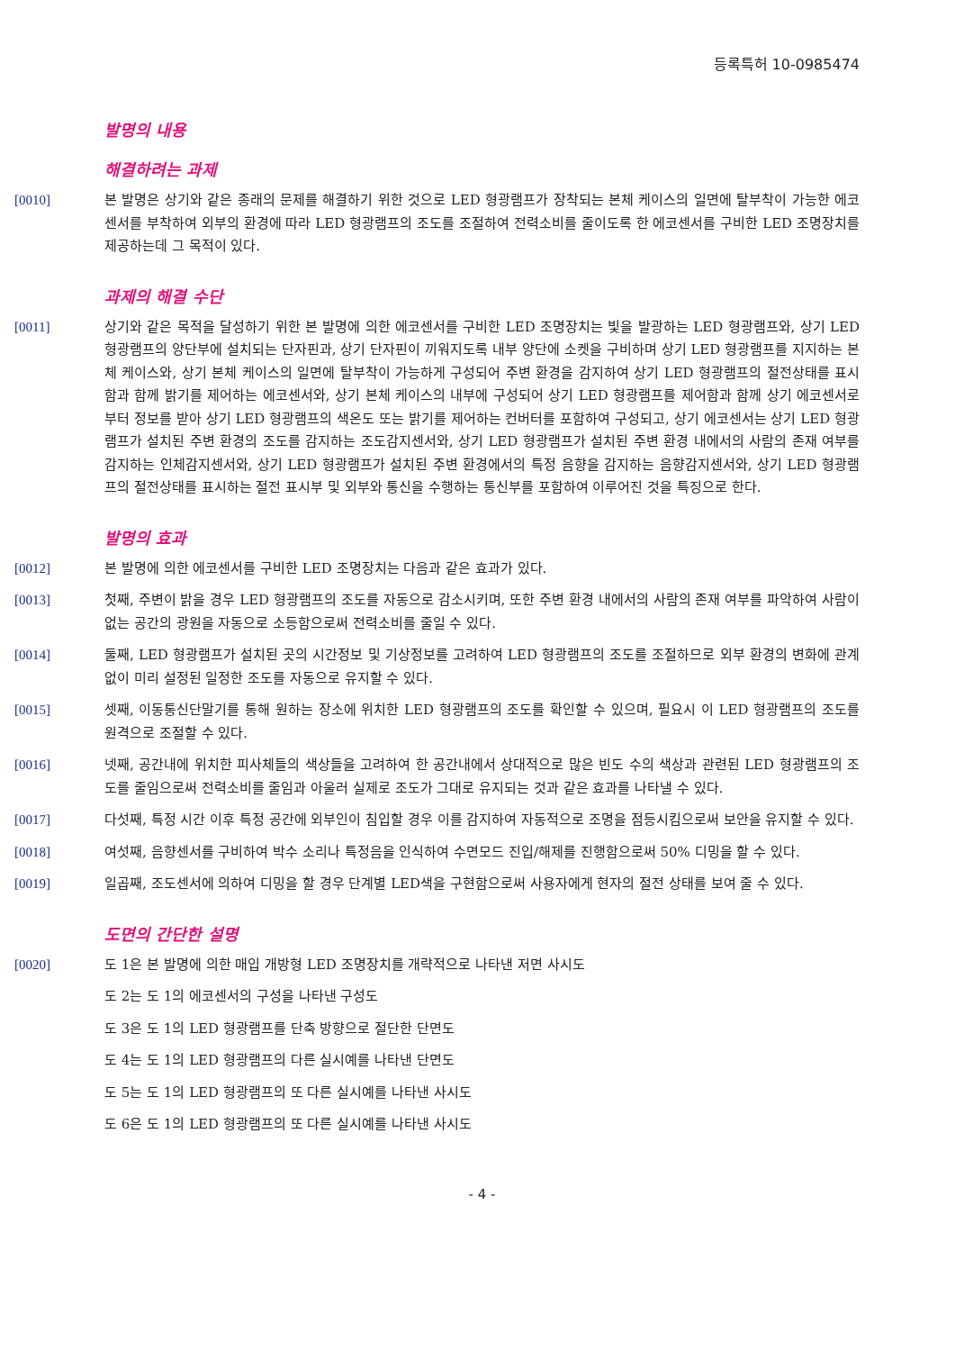등록특허 10-0985474
발명의 내용
해결하려는 과제
[0010] 본 발명은 상기와 같은 종래의 문제를 해결하기 위한 것으로 LED 형광램프가 장착되는 본체 케이스의 일면에 탈부착이 가능한 에코센서를 부착하여 외부의 환경에 따라 LED 형광램프의 조도를 조절하여 전력소비를 줄이도록 한 에코센서를 구비한 LED 조명장치를 제공하는데 그 목적이 있다.
과제의 해결 수단
[0011] 상기와 같은 목적을 달성하기 위한 본 발명에 의한 에코센서를 구비한 LED 조명장치는 빛을 발광하는 LED 형광램프와, 상기 LED 형광램프의 양단부에 설치되는 단자핀과, 상기 단자핀이 끼워지도록 내부 양단에 소켓을 구비하며 상기 LED 형광램프를 지지하는 본체 케이스와, 상기 본체 케이스의 일면에 탈부착이 가능하게 구성되어 주변 환경을 감지하여 상기 LED 형광램프의 절전상태를 표시함과 함께 밝기를 제어하는 에코센서와, 상기 본체 케이스의 내부에 구성되어 상기 LED 형광램프를 제어함과 함께 상기 에코센서로부터 정보를 받아 상기 LED 형광램프의 색온도 또는 밝기를 제어하는 컨버터를 포함하여 구성되고, 상기 에코센서는 상기 LED 형광램프가 설치된 주변 환경의 조도를 감지하는 조도감지센서와, 상기 LED 형광램프가 설치된 주변 환경 내에서의 사람의 존재 여부를 감지하는 인체감지센서와, 상기 LED 형광램프가 설치된 주변 환경에서의 특정 음향을 감지하는 음향감지센서와, 상기 LED 형광램프의 절전상태를 표시하는 절전 표시부 및 외부와 통신을 수행하는 통신부를 포함하여 이루어진 것을 특징으로 한다.
발명의 효과
[0012] 본 발명에 의한 에코센서를 구비한 LED 조명장치는 다음과 같은 효과가 있다.
[0013] 첫째, 주변이 밝을 경우 LED 형광램프의 조도를 자동으로 감소시키며, 또한 주변 환경 내에서의 사람의 존재 여부를 파악하여 사람이 없는 공간의 광원을 자동으로 소등함으로써 전력소비를 줄일 수 있다.
[0014] 둘째, LED 형광램프가 설치된 곳의 시간정보 및 기상정보를 고려하여 LED 형광램프의 조도를 조절하므로 외부 환경의 변화에 관계없이 미리 설정된 일정한 조도를 자동으로 유지할 수 있다.
[0015] 셋째, 이동통신단말기를 통해 원하는 장소에 위치한 LED 형광램프의 조도를 확인할 수 있으며, 필요시 이 LED 형광램프의 조도를 원격으로 조절할 수 있다.
[0016] 넷째, 공간내에 위치한 피사체들의 색상들을 고려하여 한 공간내에서 상대적으로 많은 빈도 수의 색상과 관련된 LED 형광램프의 조도를 줄임으로써 전력소비를 줄임과 아울러 실제로 조도가 그대로 유지되는 것과 같은 효과를 나타낼 수 있다.
[0017] 다섯째, 특정 시간 이후 특정 공간에 외부인이 침입할 경우 이를 감지하여 자동적으로 조명을 점등시킴으로써 보안을 유지할 수 있다.
[0018] 여섯째, 음향센서를 구비하여 박수 소리나 특정음을 인식하여 수면모드 진입/해제를 진행함으로써 50% 디밍을 할 수 있다.
[0019] 일곱째, 조도센서에 의하여 디밍을 할 경우 단계별 LED색을 구현함으로써 사용자에게 현자의 절전 상태를 보여 줄 수 있다.
도면의 간단한 설명
[0020] 도 1은 본 발명에 의한 매입 개방형 LED 조명장치를 개략적으로 나타낸 저면 사시도
도 2는 도 1의 에코센서의 구성을 나타낸 구성도
도 3은 도 1의 LED 형광램프를 단축 방향으로 절단한 단면도
도 4는 도 1의 LED 형광램프의 다른 실시예를 나타낸 단면도
도 5는 도 1의 LED 형광램프의 또 다른 실시예를 나타낸 사시도
도 6은 도 1의 LED 형광램프의 또 다른 실시예를 나타낸 사시도
- 4 -